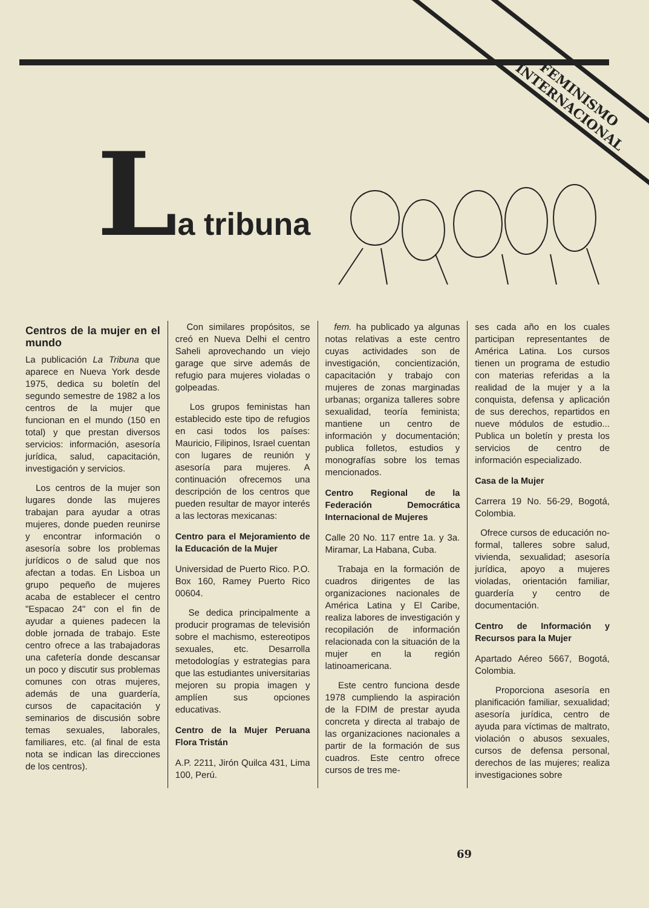FEMINISMO
INTERNACIONAL
La tribuna
Centros de la mujer en el mundo
La publicación La Tribuna que aparece en Nueva York desde 1975, dedica su boletín del segundo semestre de 1982 a los centros de la mujer que funcionan en el mundo (150 en total) y que prestan diversos servicios: información, asesoría jurídica, salud, capacitación, investigación y servicios.
Los centros de la mujer son lugares donde las mujeres trabajan para ayudar a otras mujeres, donde pueden reunirse y encontrar información o asesoría sobre los problemas jurídicos o de salud que nos afectan a todas. En Lisboa un grupo pequeño de mujeres acaba de establecer el centro "Espacao 24" con el fin de ayudar a quienes padecen la doble jornada de trabajo. Este centro ofrece a las trabajadoras una cafetería donde descansar un poco y discutir sus problemas comunes con otras mujeres, además de una guardería, cursos de capacitación y seminarios de discusión sobre temas sexuales, laborales, familiares, etc. (al final de esta nota se indican las direcciones de los centros).
Con similares propósitos, se creó en Nueva Delhi el centro Saheli aprovechando un viejo garage que sirve además de refugio para mujeres violadas o golpeadas.
Los grupos feministas han establecido este tipo de refugios en casi todos los países: Mauricio, Filipinos, Israel cuentan con lugares de reunión y asesoría para mujeres. A continuación ofrecemos una descripción de los centros que pueden resultar de mayor interés a las lectoras mexicanas:
Centro para el Mejoramiento de la Educación de la Mujer
Universidad de Puerto Rico. P.O. Box 160, Ramey Puerto Rico 00604.
Se dedica principalmente a producir programas de televisión sobre el machismo, estereotipos sexuales, etc. Desarrolla metodologías y estrategias para que las estudiantes universitarias mejoren su propia imagen y amplíen sus opciones educativas.
Centro de la Mujer Peruana Flora Tristán
A.P. 2211, Jirón Quilca 431, Lima 100, Perú.
fem. ha publicado ya algunas notas relativas a este centro cuyas actividades son de investigación, concientización, capacitación y trabajo con mujeres de zonas marginadas urbanas; organiza talleres sobre sexualidad, teoría feminista; mantiene un centro de información y documentación; publica folletos, estudios y monografías sobre los temas mencionados.
Centro Regional de la Federación Democrática Internacional de Mujeres
Calle 20 No. 117 entre 1a. y 3a. Miramar, La Habana, Cuba.
Trabaja en la formación de cuadros dirigentes de las organizaciones nacionales de América Latina y El Caribe, realiza labores de investigación y recopilación de información relacionada con la situación de la mujer en la región latinoamericana.
Este centro funciona desde 1978 cumpliendo la aspiración de la FDIM de prestar ayuda concreta y directa al trabajo de las organizaciones nacionales a partir de la formación de sus cuadros. Este centro ofrece cursos de tres me-
ses cada año en los cuales participan representantes de América Latina. Los cursos tienen un programa de estudio con materias referidas a la realidad de la mujer y a la conquista, defensa y aplicación de sus derechos, repartidos en nueve módulos de estudio... Publica un boletín y presta los servicios de centro de información especializado.
Casa de la Mujer
Carrera 19 No. 56-29, Bogotá, Colombia.
Ofrece cursos de educación no-formal, talleres sobre salud, vivienda, sexualidad; asesoría jurídica, apoyo a mujeres violadas, orientación familiar, guardería y centro de documentación.
Centro de Información y Recursos para la Mujer
Apartado Aéreo 5667, Bogotá, Colombia.
Proporciona asesoría en planificación familiar, sexualidad; asesoría jurídica, centro de ayuda para víctimas de maltrato, violación o abusos sexuales, cursos de defensa personal, derechos de las mujeres; realiza investigaciones sobre
69